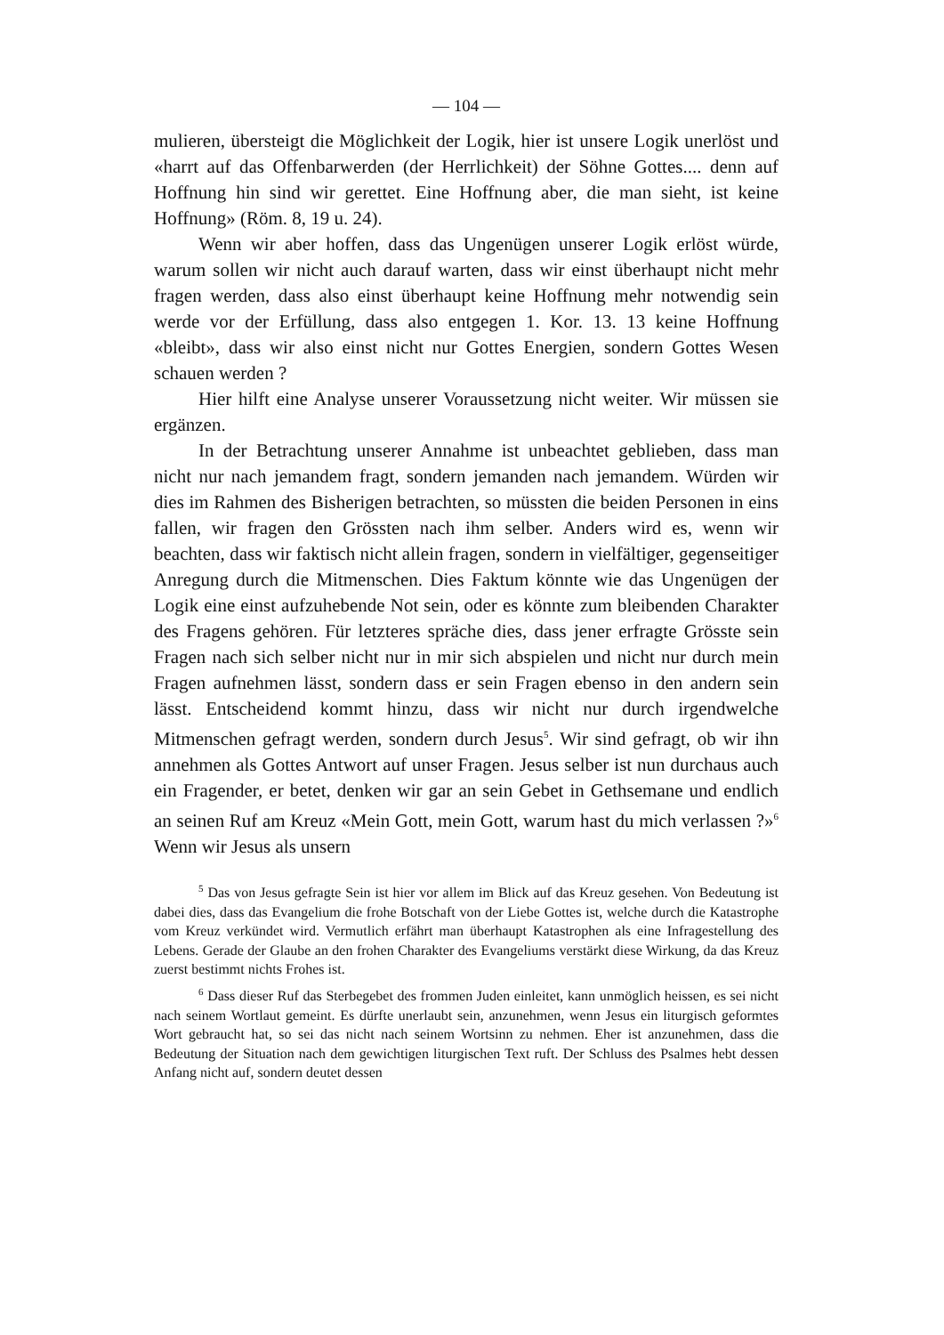— 104 —
mulieren, übersteigt die Möglichkeit der Logik, hier ist unsere Logik unerlöst und «harrt auf das Offenbarwerden (der Herrlichkeit) der Söhne Gottes.... denn auf Hoffnung hin sind wir gerettet. Eine Hoffnung aber, die man sieht, ist keine Hoffnung» (Röm. 8, 19 u. 24).
Wenn wir aber hoffen, dass das Ungenügen unserer Logik erlöst würde, warum sollen wir nicht auch darauf warten, dass wir einst überhaupt nicht mehr fragen werden, dass also einst überhaupt keine Hoffnung mehr notwendig sein werde vor der Erfüllung, dass also entgegen 1. Kor. 13. 13 keine Hoffnung «bleibt», dass wir also einst nicht nur Gottes Energien, sondern Gottes Wesen schauen werden ?
Hier hilft eine Analyse unserer Voraussetzung nicht weiter. Wir müssen sie ergänzen.
In der Betrachtung unserer Annahme ist unbeachtet geblieben, dass man nicht nur nach jemandem fragt, sondern jemanden nach jemandem. Würden wir dies im Rahmen des Bisherigen betrachten, so müssten die beiden Personen in eins fallen, wir fragen den Grössten nach ihm selber. Anders wird es, wenn wir beachten, dass wir faktisch nicht allein fragen, sondern in vielfältiger, gegenseitiger Anregung durch die Mitmenschen. Dies Faktum könnte wie das Ungenügen der Logik eine einst aufzuhebende Not sein, oder es könnte zum bleibenden Charakter des Fragens gehören. Für letzteres spräche dies, dass jener erfragte Grösste sein Fragen nach sich selber nicht nur in mir sich abspielen und nicht nur durch mein Fragen aufnehmen lässt, sondern dass er sein Fragen ebenso in den andern sein lässt. Entscheidend kommt hinzu, dass wir nicht nur durch irgendwelche Mitmenschen gefragt werden, sondern durch Jesus<sup>5</sup>. Wir sind gefragt, ob wir ihn annehmen als Gottes Antwort auf unser Fragen. Jesus selber ist nun durchaus auch ein Fragender, er betet, denken wir gar an sein Gebet in Gethsemane und endlich an seinen Ruf am Kreuz «Mein Gott, mein Gott, warum hast du mich verlassen ?»<sup>6</sup> Wenn wir Jesus als unsern
<sup>5</sup> Das von Jesus gefragte Sein ist hier vor allem im Blick auf das Kreuz gesehen. Von Bedeutung ist dabei dies, dass das Evangelium die frohe Botschaft von der Liebe Gottes ist, welche durch die Katastrophe vom Kreuz verkündet wird. Vermutlich erfährt man überhaupt Katastrophen als eine Infragestellung des Lebens. Gerade der Glaube an den frohen Charakter des Evangeliums verstärkt diese Wirkung, da das Kreuz zuerst bestimmt nichts Frohes ist.
<sup>6</sup> Dass dieser Ruf das Sterbegebet des frommen Juden einleitet, kann unmöglich heissen, es sei nicht nach seinem Wortlaut gemeint. Es dürfte unerlaubt sein, anzunehmen, wenn Jesus ein liturgisch geformtes Wort gebraucht hat, so sei das nicht nach seinem Wortsinn zu nehmen. Eher ist anzunehmen, dass die Bedeutung der Situation nach dem gewichtigen liturgischen Text ruft. Der Schluss des Psalmes hebt dessen Anfang nicht auf, sondern deutet dessen